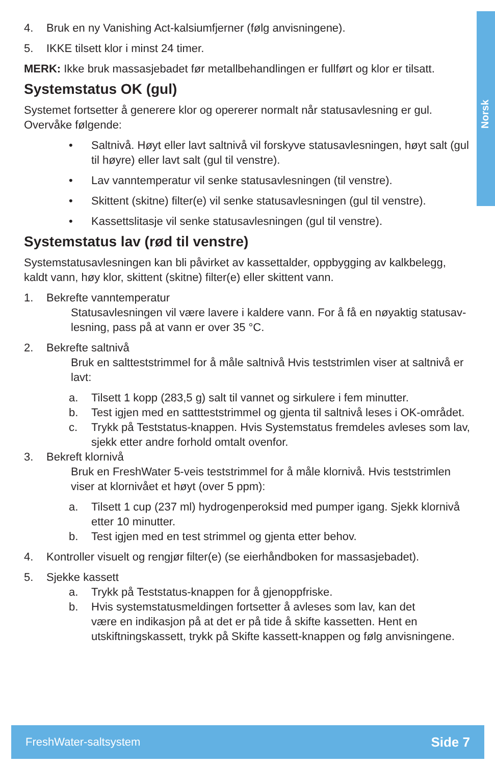Norsk
4. Bruk en ny Vanishing Act-kalsiumfjerner (følg anvisningene).
5. IKKE tilsett klor i minst 24 timer.
MERK: Ikke bruk massasjebadet før metallbehandlingen er fullført og klor er tilsatt.
Systemstatus OK (gul)
Systemet fortsetter å generere klor og opererer normalt når statusavlesning er gul. Overvåke følgende:
• Saltnivå. Høyt eller lavt saltnivå vil forskyve statusavlesningen, høyt salt (gul til høyre) eller lavt salt (gul til venstre).
• Lav vanntemperatur vil senke statusavlesningen (til venstre).
• Skittent (skitne) filter(e) vil senke statusavlesningen (gul til venstre).
• Kassettslitasje vil senke statusavlesningen (gul til venstre).
Systemstatus lav (rød til venstre)
Systemstatusavlesningen kan bli påvirket av kassettalder, oppbygging av kalkbelegg, kaldt vann, høy klor, skittent (skitne) filter(e) eller skittent vann.
1. Bekrefte vanntemperatur
Statusavlesningen vil være lavere i kaldere vann. For å få en nøyaktig statusav­lesning, pass på at vann er over 35 °C.
2. Bekrefte saltnivå
Bruk en saltteststrimmel for å måle saltnivå Hvis teststrimlen viser at saltnivå er lavt:
a. Tilsett 1 kopp (283,5 g) salt til vannet og sirkulere i fem minutter.
b. Test igjen med en sattteststrimmel og gjenta til saltnivå leses i OK-området.
c. Trykk på Teststatus-knappen. Hvis Systemstatus fremdeles avleses som lav, sjekk etter andre forhold omtalt ovenfor.
3. Bekreft klornivå
Bruk en FreshWater 5-veis teststrimmel for å måle klornivå. Hvis teststrimlen viser at klornivået et høyt (over 5 ppm):
a. Tilsett 1 cup (237 ml) hydrogenperoksid med pumper igang. Sjekk klornivå etter 10 minutter.
b. Test igjen med en test strimmel og gjenta etter behov.
4. Kontroller visuelt og rengjør filter(e) (se eierhåndboken for massasjebadet).
5. Sjekke kassett
a. Trykk på Teststatus-knappen for å gjenoppfriske.
b. Hvis systemstatusmeldingen fortsetter å avleses som lav, kan det
være en indikasjon på at det er på tide å skifte kassetten. Hent en
utskiftningskassett, trykk på Skifte kassett-knappen og følg anvisningene.
FreshWater-saltsystem Side 7